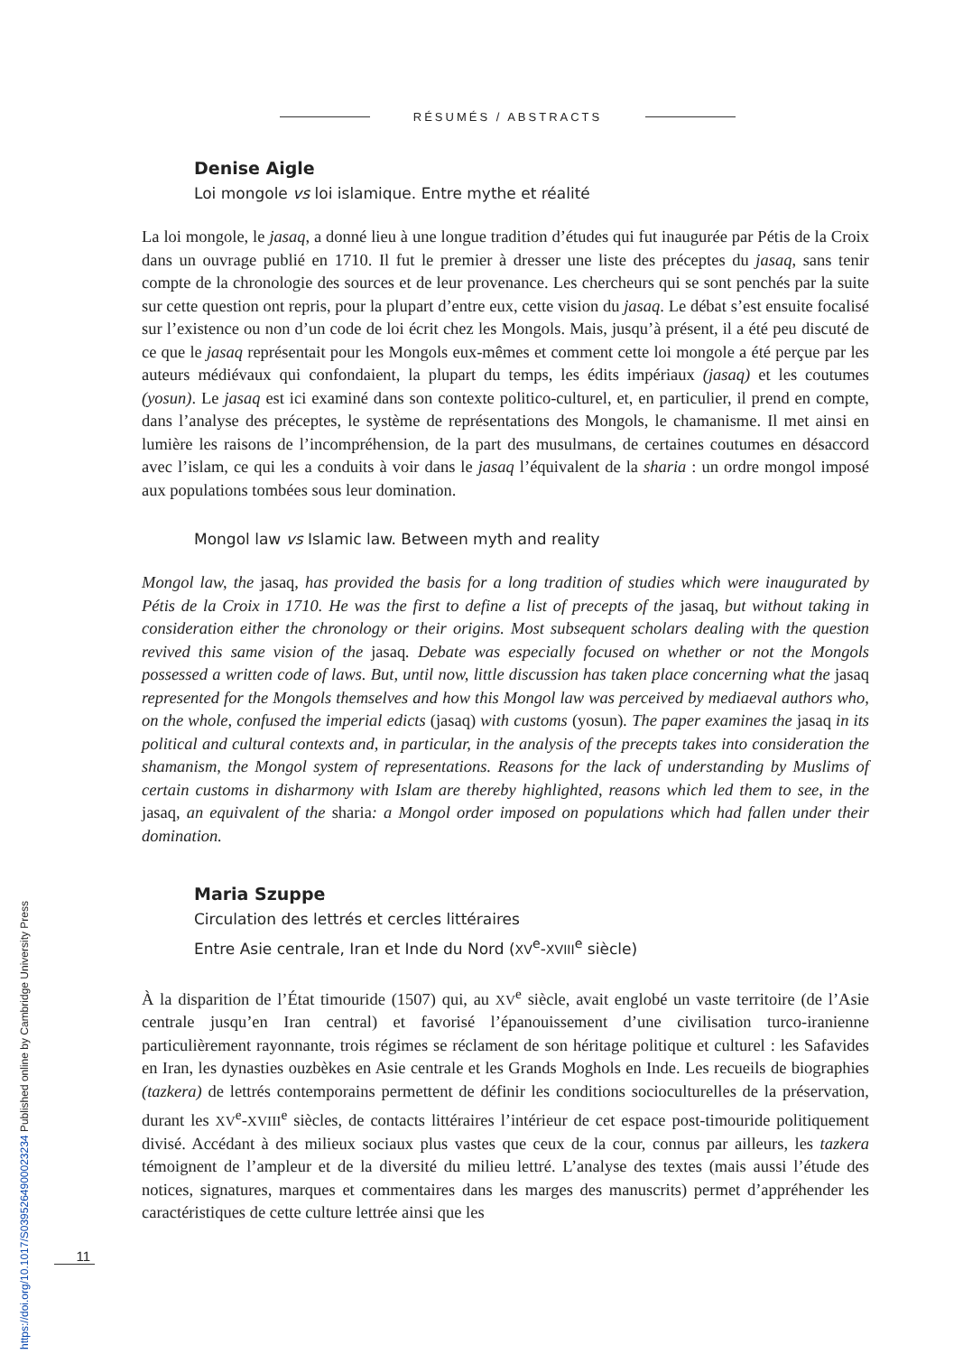RÉSUMÉS / ABSTRACTS
Denise Aigle
Loi mongole vs loi islamique. Entre mythe et réalité
La loi mongole, le jasaq, a donné lieu à une longue tradition d’études qui fut inaugurée par Pétis de la Croix dans un ouvrage publié en 1710. Il fut le premier à dresser une liste des préceptes du jasaq, sans tenir compte de la chronologie des sources et de leur provenance. Les chercheurs qui se sont penchés par la suite sur cette question ont repris, pour la plupart d’entre eux, cette vision du jasaq. Le débat s’est ensuite focalisé sur l’existence ou non d’un code de loi écrit chez les Mongols. Mais, jusqu’à présent, il a été peu discuté de ce que le jasaq représentait pour les Mongols eux-mêmes et comment cette loi mongole a été perçue par les auteurs médiévaux qui confondaient, la plupart du temps, les édits impériaux (jasaq) et les coutumes (yosun). Le jasaq est ici examiné dans son contexte politico-culturel, et, en particulier, il prend en compte, dans l’analyse des préceptes, le système de représentations des Mongols, le chamanisme. Il met ainsi en lumière les raisons de l’incompréhension, de la part des musulmans, de certaines coutumes en désaccord avec l’islam, ce qui les a conduits à voir dans le jasaq l’équivalent de la sharia : un ordre mongol imposé aux populations tombées sous leur domination.
Mongol law vs Islamic law. Between myth and reality
Mongol law, the jasaq, has provided the basis for a long tradition of studies which were inaugurated by Pétis de la Croix in 1710. He was the first to define a list of precepts of the jasaq, but without taking in consideration either the chronology or their origins. Most subsequent scholars dealing with the question revived this same vision of the jasaq. Debate was especially focused on whether or not the Mongols possessed a written code of laws. But, until now, little discussion has taken place concerning what the jasaq represented for the Mongols themselves and how this Mongol law was perceived by mediaeval authors who, on the whole, confused the imperial edicts (jasaq) with customs (yosun). The paper examines the jasaq in its political and cultural contexts and, in particular, in the analysis of the precepts takes into consideration the shamanism, the Mongol system of representations. Reasons for the lack of understanding by Muslims of certain customs in disharmony with Islam are thereby highlighted, reasons which led them to see, in the jasaq, an equivalent of the sharia: a Mongol order imposed on populations which had fallen under their domination.
Maria Szuppe
Circulation des lettrés et cercles littéraires
Entre Asie centrale, Iran et Inde du Nord (XV<sup>e</sup>-XVIII<sup>e</sup> siècle)
À la disparition de l’État timouride (1507) qui, au XV<sup>e</sup> siècle, avait englobé un vaste territoire (de l’Asie centrale jusqu’en Iran central) et favorisé l’épanouissement d’une civilisation turco-iranienne particulièrement rayonnante, trois régimes se réclament de son héritage politique et culturel : les Safavides en Iran, les dynasties ouzbèkes en Asie centrale et les Grands Moghols en Inde. Les recueils de biographies (tazkera) de lettrés contemporains permettent de définir les conditions socioculturelles de la préservation, durant les XV<sup>e</sup>-XVIII<sup>e</sup> siècles, de contacts littéraires l’intérieur de cet espace post-timouride politiquement divisé. Accédant à des milieux sociaux plus vastes que ceux de la cour, connus par ailleurs, les tazkera témoignent de l’ampleur et de la diversité du milieu lettré. L’analyse des textes (mais aussi l’étude des notices, signatures, marques et commentaires dans les marges des manuscrits) permet d’appréhender les caractéristiques de cette culture lettrée ainsi que les
11
https://doi.org/10.1017/S0395264900023234 Published online by Cambridge University Press